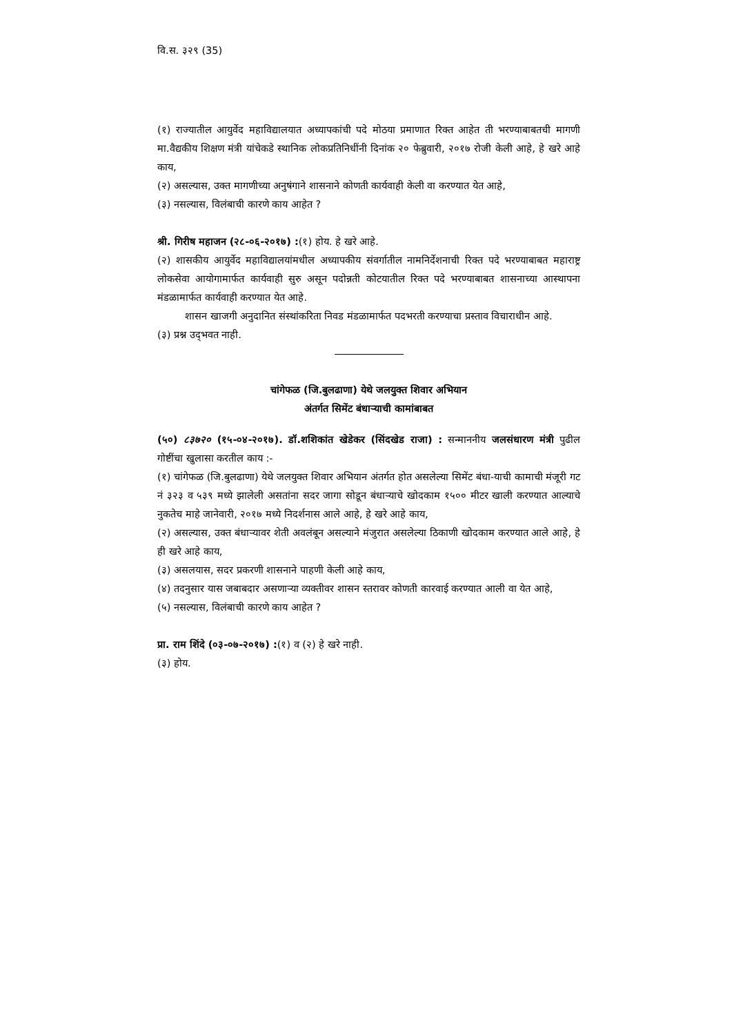वि.स. ३२९ (35)
(१) राज्यातील आयुर्वेद महाविद्यालयात अध्यापकांची पदे मोठया प्रमाणात रिक्त आहेत ती भरण्याबाबतची मागणी मा.वैद्यकीय शिक्षण मंत्री यांचेकडे स्थानिक लोकप्रतिनिधींनी दिनांक २० फेब्रुवारी, २०१७ रोजी केली आहे, हे खरे आहे काय,
(२) असल्यास, उक्त मागणीच्या अनुषंगाने शासनाने कोणती कार्यवाही केली वा करण्यात येत आहे,
(३) नसल्यास, विलंबाची कारणे काय आहेत ?
श्री. गिरीष महाजन (२८-०६-२०१७) :(१) होय. हे खरे आहे.
(२) शासकीय आयुर्वेद महाविद्यालयांमधील अध्यापकीय संवर्गातील नामनिर्देशनाची रिक्त पदे भरण्याबाबत महाराष्ट्र लोकसेवा आयोगामार्फत कार्यवाही सुरु असून पदोन्नती कोटयातील रिक्त पदे भरण्याबाबत शासनाच्या आस्थापना मंडळामार्फत कार्यवाही करण्यात येत आहे.
शासन खाजगी अनुदानित संस्थांकरिता निवड मंडळामार्फत पदभरती करण्याचा प्रस्ताव विचाराधीन आहे.
(३) प्रश्न उद्‌भवत नाही.
चांगेफळ (जि.बुलढाणा) येथे जलयुक्त शिवार अभियान
अंतर्गत सिमेंट बंधाऱ्याची कामांबाबत
(५०) ८३७२० (१५-०४-२०१७). डॉ.शशिकांत खेडेकर (सिंदखेड राजा) : सन्माननीय जलसंधारण मंत्री पुढील गोष्टींचा खुलासा करतील काय :-
(१) चांगेफळ (जि.बुलढाणा) येथे जलयुक्त शिवार अभियान अंतर्गत होत असलेल्या सिमेंट बंधा-याची कामाची मंजूरी गट नं ३२३ व ५३९ मध्ये झालेली असतांना सदर जागा सोडून बंधाऱ्याचे खोदकाम १५०० मीटर खाली करण्यात आल्याचे नुकतेच माहे जानेवारी, २०१७ मध्ये निदर्शनास आले आहे, हे खरे आहे काय,
(२) असल्यास, उक्त बंधाऱ्यावर शेती अवलंबून असल्याने मंजुरात असलेल्या ठिकाणी खोदकाम करण्यात आले आहे, हे ही खरे आहे काय,
(३) असलयास, सदर प्रकरणी शासनाने पाहणी केली आहे काय,
(४) तदनुसार यास जबाबदार असणाऱ्या व्यक्तीवर शासन स्तरावर कोणती कारवाई करण्यात आली वा येत आहे,
(५) नसल्यास, विलंबाची कारणे काय आहेत ?
प्रा. राम शिंदे (०३-०७-२०१७) :(१) व (२) हे खरे नाही.
(३) होय.